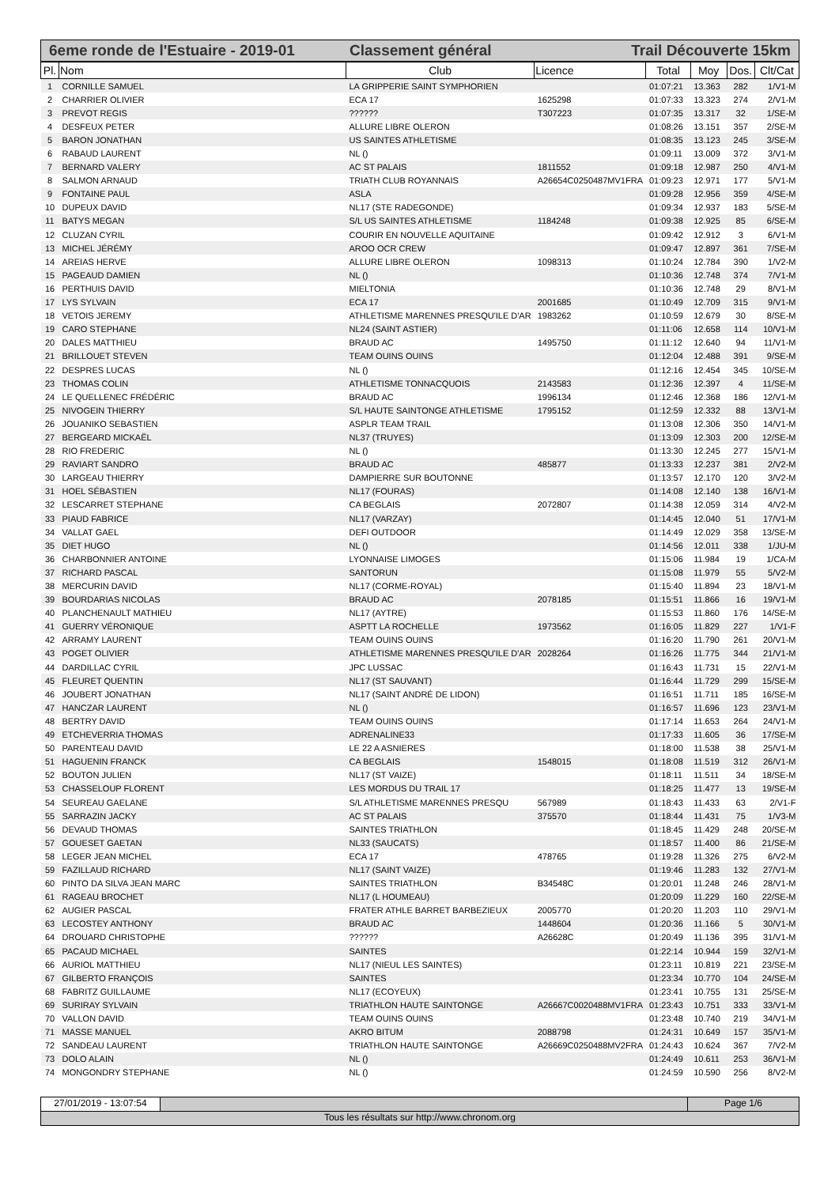6eme ronde de l'Estuaire - 2019-01
Classement général Trail Découverte 15km
| Pl. | Nom | Club | Licence | Total | Moy | Dos. | Clt/Cat |
| --- | --- | --- | --- | --- | --- | --- | --- |
| 1 | CORNILLE SAMUEL | LA GRIPPERIE SAINT SYMPHORIEN | | 01:07:21 | 13.363 | 282 | 1/V1-M |
| 2 | CHARRIER OLIVIER | ECA 17 | 1625298 | 01:07:33 | 13.323 | 274 | 2/V1-M |
| 3 | PREVOT REGIS | ?????? | T307223 | 01:07:35 | 13.317 | 32 | 1/SE-M |
| 4 | DESFEUX PETER | ALLURE LIBRE OLERON | | 01:08:26 | 13.151 | 357 | 2/SE-M |
| 5 | BARON JONATHAN | US SAINTES ATHLETISME | | 01:08:35 | 13.123 | 245 | 3/SE-M |
| 6 | RABAUD LAURENT | NL () | | 01:09:11 | 13.009 | 372 | 3/V1-M |
| 7 | BERNARD VALERY | AC ST PALAIS | 1811552 | 01:09:18 | 12.987 | 250 | 4/V1-M |
| 8 | SALMON ARNAUD | TRIATH CLUB ROYANNAIS | A26654C0250487MV1FRA | 01:09:23 | 12.971 | 177 | 5/V1-M |
| 9 | FONTAINE PAUL | ASLA | | 01:09:28 | 12.956 | 359 | 4/SE-M |
| 10 | DUPEUX DAVID | NL17 (STE RADEGONDE) | | 01:09:34 | 12.937 | 183 | 5/SE-M |
| 11 | BATYS MEGAN | S/L US SAINTES ATHLETISME | 1184248 | 01:09:38 | 12.925 | 85 | 6/SE-M |
| 12 | CLUZAN CYRIL | COURIR EN NOUVELLE AQUITAINE | | 01:09:42 | 12.912 | 3 | 6/V1-M |
| 13 | MICHEL JÉRÉMY | AROO OCR CREW | | 01:09:47 | 12.897 | 361 | 7/SE-M |
| 14 | AREIAS HERVE | ALLURE LIBRE OLERON | 1098313 | 01:10:24 | 12.784 | 390 | 1/V2-M |
| 15 | PAGEAUD DAMIEN | NL () | | 01:10:36 | 12.748 | 374 | 7/V1-M |
| 16 | PERTHUIS DAVID | MIELTONIA | | 01:10:36 | 12.748 | 29 | 8/V1-M |
| 17 | LYS SYLVAIN | ECA 17 | 2001685 | 01:10:49 | 12.709 | 315 | 9/V1-M |
| 18 | VETOIS JEREMY | ATHLETISME MARENNES PRESQU'ILE D'AR | 1983262 | 01:10:59 | 12.679 | 30 | 8/SE-M |
| 19 | CARO STEPHANE | NL24 (SAINT ASTIER) | | 01:11:06 | 12.658 | 114 | 10/V1-M |
| 20 | DALES MATTHIEU | BRAUD AC | 1495750 | 01:11:12 | 12.640 | 94 | 11/V1-M |
| 21 | BRILLOUET STEVEN | TEAM OUINS OUINS | | 01:12:04 | 12.488 | 391 | 9/SE-M |
| 22 | DESPRES LUCAS | NL () | | 01:12:16 | 12.454 | 345 | 10/SE-M |
| 23 | THOMAS COLIN | ATHLETISME TONNACQUOIS | 2143583 | 01:12:36 | 12.397 | 4 | 11/SE-M |
| 24 | LE QUELLENEC FRÉDÉRIC | BRAUD AC | 1996134 | 01:12:46 | 12.368 | 186 | 12/V1-M |
| 25 | NIVOGEIN THIERRY | S/L HAUTE SAINTONGE ATHLETISME | 1795152 | 01:12:59 | 12.332 | 88 | 13/V1-M |
| 26 | JOUANIKO SEBASTIEN | ASPLR TEAM TRAIL | | 01:13:08 | 12.306 | 350 | 14/V1-M |
| 27 | BERGEARD MICKAËL | NL37 (TRUYES) | | 01:13:09 | 12.303 | 200 | 12/SE-M |
| 28 | RIO FREDERIC | NL () | | 01:13:30 | 12.245 | 277 | 15/V1-M |
| 29 | RAVIART SANDRO | BRAUD AC | 485877 | 01:13:33 | 12.237 | 381 | 2/V2-M |
| 30 | LARGEAU THIERRY | DAMPIERRE SUR BOUTONNE | | 01:13:57 | 12.170 | 120 | 3/V2-M |
| 31 | HOEL SÉBASTIEN | NL17 (FOURAS) | | 01:14:08 | 12.140 | 138 | 16/V1-M |
| 32 | LESCARRET STEPHANE | CA BEGLAIS | 2072807 | 01:14:38 | 12.059 | 314 | 4/V2-M |
| 33 | PIAUD FABRICE | NL17 (VARZAY) | | 01:14:45 | 12.040 | 51 | 17/V1-M |
| 34 | VALLAT GAEL | DEFI OUTDOOR | | 01:14:49 | 12.029 | 358 | 13/SE-M |
| 35 | DIET HUGO | NL () | | 01:14:56 | 12.011 | 338 | 1/JU-M |
| 36 | CHARBONNIER ANTOINE | LYONNAISE LIMOGES | | 01:15:06 | 11.984 | 19 | 1/CA-M |
| 37 | RICHARD PASCAL | SANTORUN | | 01:15:08 | 11.979 | 55 | 5/V2-M |
| 38 | MERCURIN DAVID | NL17 (CORME-ROYAL) | | 01:15:40 | 11.894 | 23 | 18/V1-M |
| 39 | BOURDARIAS NICOLAS | BRAUD AC | 2078185 | 01:15:51 | 11.866 | 16 | 19/V1-M |
| 40 | PLANCHENAULT MATHIEU | NL17 (AYTRE) | | 01:15:53 | 11.860 | 176 | 14/SE-M |
| 41 | GUERRY VÉRONIQUE | ASPTT LA ROCHELLE | 1973562 | 01:16:05 | 11.829 | 227 | 1/V1-F |
| 42 | ARRAMY LAURENT | TEAM OUINS OUINS | | 01:16:20 | 11.790 | 261 | 20/V1-M |
| 43 | POGET OLIVIER | ATHLETISME MARENNES PRESQU'ILE D'AR | 2028264 | 01:16:26 | 11.775 | 344 | 21/V1-M |
| 44 | DARDILLAC CYRIL | JPC LUSSAC | | 01:16:43 | 11.731 | 15 | 22/V1-M |
| 45 | FLEURET QUENTIN | NL17 (ST SAUVANT) | | 01:16:44 | 11.729 | 299 | 15/SE-M |
| 46 | JOUBERT JONATHAN | NL17 (SAINT ANDRÉ DE LIDON) | | 01:16:51 | 11.711 | 185 | 16/SE-M |
| 47 | HANCZAR LAURENT | NL () | | 01:16:57 | 11.696 | 123 | 23/V1-M |
| 48 | BERTRY DAVID | TEAM OUINS OUINS | | 01:17:14 | 11.653 | 264 | 24/V1-M |
| 49 | ETCHEVERRIA THOMAS | ADRENALINE33 | | 01:17:33 | 11.605 | 36 | 17/SE-M |
| 50 | PARENTEAU DAVID | LE 22 A ASNIERES | | 01:18:00 | 11.538 | 38 | 25/V1-M |
| 51 | HAGUENIN FRANCK | CA BEGLAIS | 1548015 | 01:18:08 | 11.519 | 312 | 26/V1-M |
| 52 | BOUTON JULIEN | NL17 (ST VAIZE) | | 01:18:11 | 11.511 | 34 | 18/SE-M |
| 53 | CHASSELOUP FLORENT | LES MORDUS DU TRAIL 17 | | 01:18:25 | 11.477 | 13 | 19/SE-M |
| 54 | SEUREAU GAELANE | S/L ATHLETISME MARENNES PRESQU | 567989 | 01:18:43 | 11.433 | 63 | 2/V1-F |
| 55 | SARRAZIN JACKY | AC ST PALAIS | 375570 | 01:18:44 | 11.431 | 75 | 1/V3-M |
| 56 | DEVAUD THOMAS | SAINTES TRIATHLON | | 01:18:45 | 11.429 | 248 | 20/SE-M |
| 57 | GOUESET GAETAN | NL33 (SAUCATS) | | 01:18:57 | 11.400 | 86 | 21/SE-M |
| 58 | LEGER JEAN MICHEL | ECA 17 | 478765 | 01:19:28 | 11.326 | 275 | 6/V2-M |
| 59 | FAZILLAUD RICHARD | NL17 (SAINT VAIZE) | | 01:19:46 | 11.283 | 132 | 27/V1-M |
| 60 | PINTO DA SILVA JEAN MARC | SAINTES TRIATHLON | B34548C | 01:20:01 | 11.248 | 246 | 28/V1-M |
| 61 | RAGEAU BROCHET | NL17 (L HOUMEAU) | | 01:20:09 | 11.229 | 160 | 22/SE-M |
| 62 | AUGIER PASCAL | FRATER ATHLE BARRET BARBEZIEUX | 2005770 | 01:20:20 | 11.203 | 110 | 29/V1-M |
| 63 | LECOSTEY ANTHONY | BRAUD AC | 1448604 | 01:20:36 | 11.166 | 5 | 30/V1-M |
| 64 | DROUARD CHRISTOPHE | ?????? | A26628C | 01:20:49 | 11.136 | 395 | 31/V1-M |
| 65 | PACAUD MICHAEL | SAINTES | | 01:22:14 | 10.944 | 159 | 32/V1-M |
| 66 | AURIOL MATTHIEU | NL17 (NIEUL LES SAINTES) | | 01:23:11 | 10.819 | 221 | 23/SE-M |
| 67 | GILBERTO FRANÇOIS | SAINTES | | 01:23:34 | 10.770 | 104 | 24/SE-M |
| 68 | FABRITZ GUILLAUME | NL17 (ECOYEUX) | | 01:23:41 | 10.755 | 131 | 25/SE-M |
| 69 | SURIRAY SYLVAIN | TRIATHLON HAUTE SAINTONGE | A26667C0020488MV1FRA | 01:23:43 | 10.751 | 333 | 33/V1-M |
| 70 | VALLON DAVID | TEAM OUINS OUINS | | 01:23:48 | 10.740 | 219 | 34/V1-M |
| 71 | MASSE MANUEL | AKRO BITUM | 2088798 | 01:24:31 | 10.649 | 157 | 35/V1-M |
| 72 | SANDEAU LAURENT | TRIATHLON HAUTE SAINTONGE | A26669C0250488MV2FRA | 01:24:43 | 10.624 | 367 | 7/V2-M |
| 73 | DOLO ALAIN | NL () | | 01:24:49 | 10.611 | 253 | 36/V1-M |
| 74 | MONGONDRY STEPHANE | NL () | | 01:24:59 | 10.590 | 256 | 8/V2-M |
27/01/2019 - 13:07:54
Page 1/6
Tous les résultats sur http://www.chronom.org